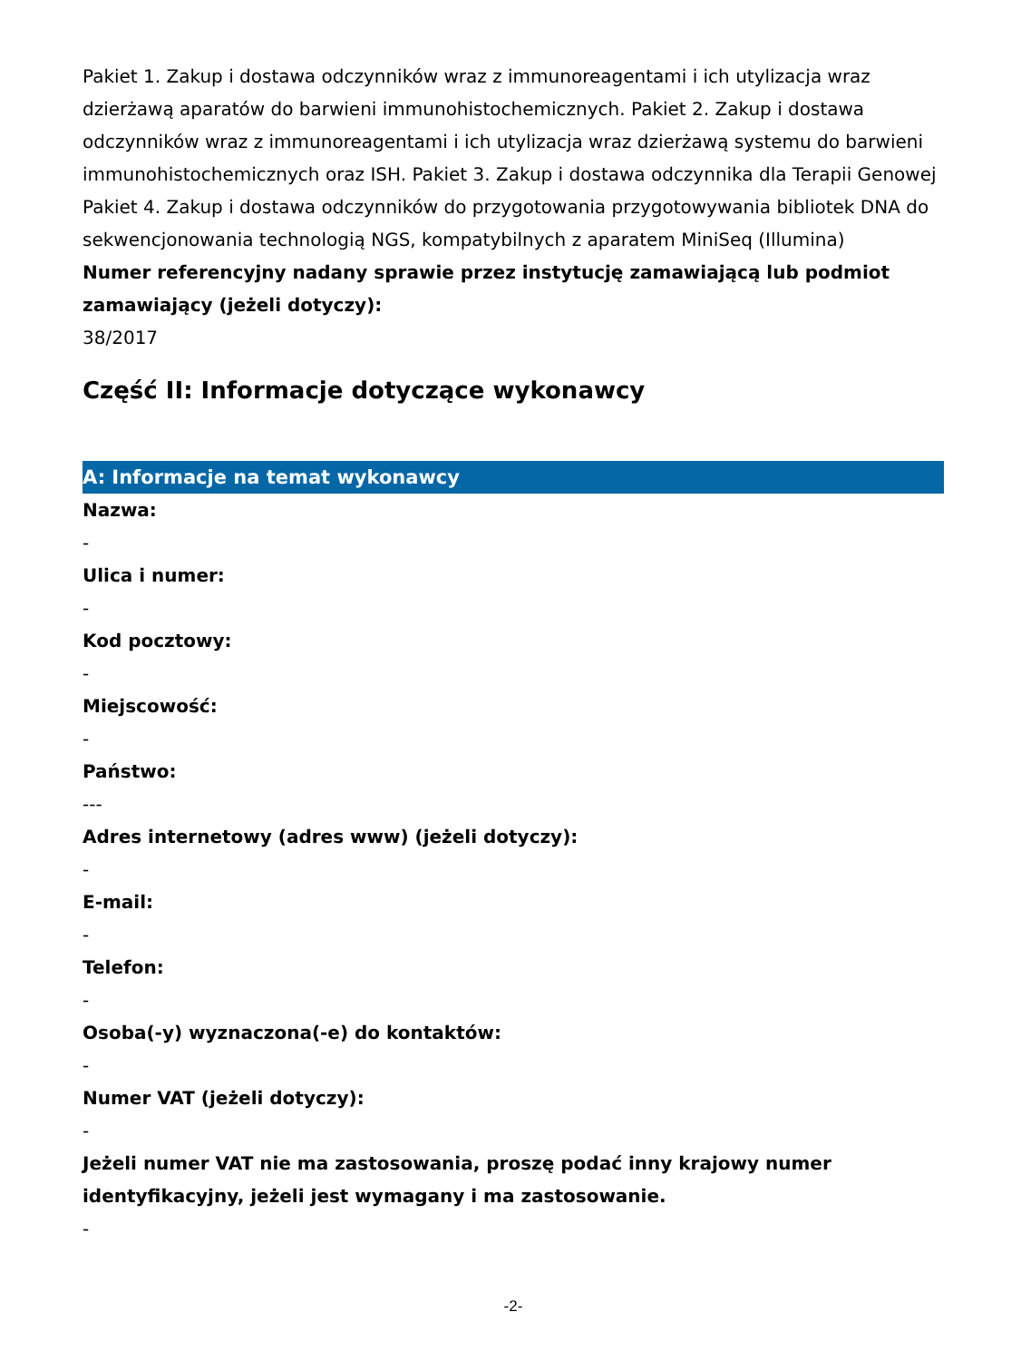Pakiet 1. Zakup i dostawa odczynników wraz z immunoreagentami i ich utylizacja wraz dzierżawą aparatów do barwieni immunohistochemicznych. Pakiet 2. Zakup i dostawa odczynników wraz z immunoreagentami i ich utylizacja wraz dzierżawą systemu do barwieni immunohistochemicznych oraz ISH. Pakiet 3. Zakup i dostawa odczynnika dla Terapii Genowej Pakiet 4. Zakup i dostawa odczynników do przygotowania przygotowywania bibliotek DNA do sekwencjonowania technologią NGS, kompatybilnych z aparatem MiniSeq (Illumina)
Numer referencyjny nadany sprawie przez instytucję zamawiającą lub podmiot zamawiający (jeżeli dotyczy):
38/2017
Część II: Informacje dotyczące wykonawcy
A: Informacje na temat wykonawcy
Nazwa:
-
Ulica i numer:
-
Kod pocztowy:
-
Miejscowość:
-
Państwo:
---
Adres internetowy (adres www) (jeżeli dotyczy):
-
E-mail:
-
Telefon:
-
Osoba(-y) wyznaczona(-e) do kontaktów:
-
Numer VAT (jeżeli dotyczy):
-
Jeżeli numer VAT nie ma zastosowania, proszę podać inny krajowy numer identyfikacyjny, jeżeli jest wymagany i ma zastosowanie.
-
-2-